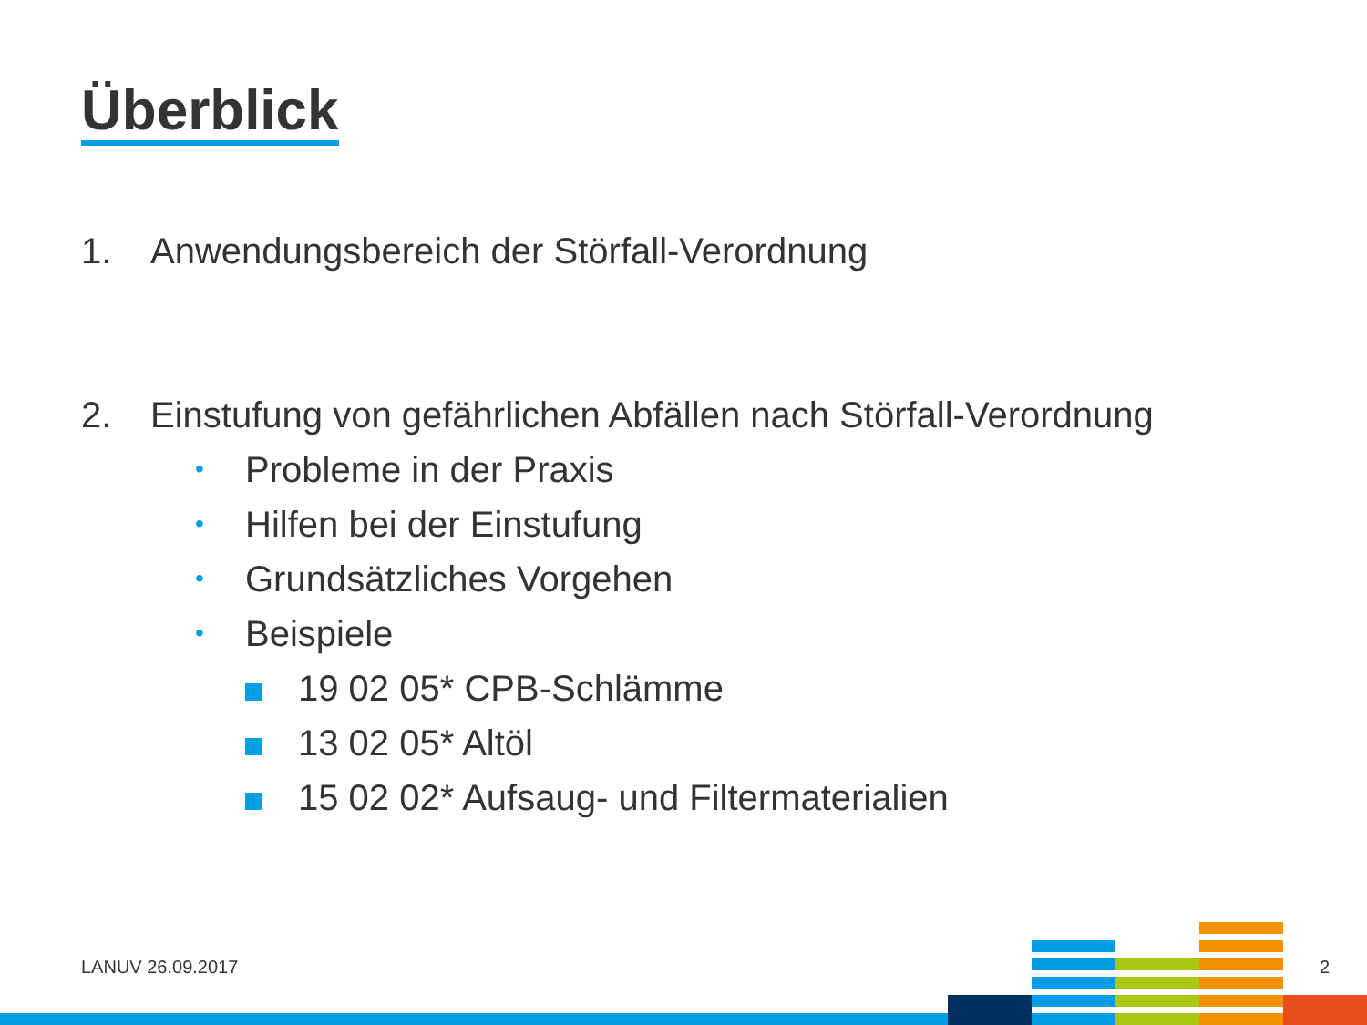Überblick
1. Anwendungsbereich der Störfall-Verordnung
2. Einstufung von gefährlichen Abfällen nach Störfall-Verordnung
• Probleme in der Praxis
• Hilfen bei der Einstufung
• Grundsätzliches Vorgehen
• Beispiele
19 02 05* CPB-Schlämme
13 02 05* Altöl
15 02 02* Aufsaug- und Filtermaterialien
LANUV 26.09.2017 2